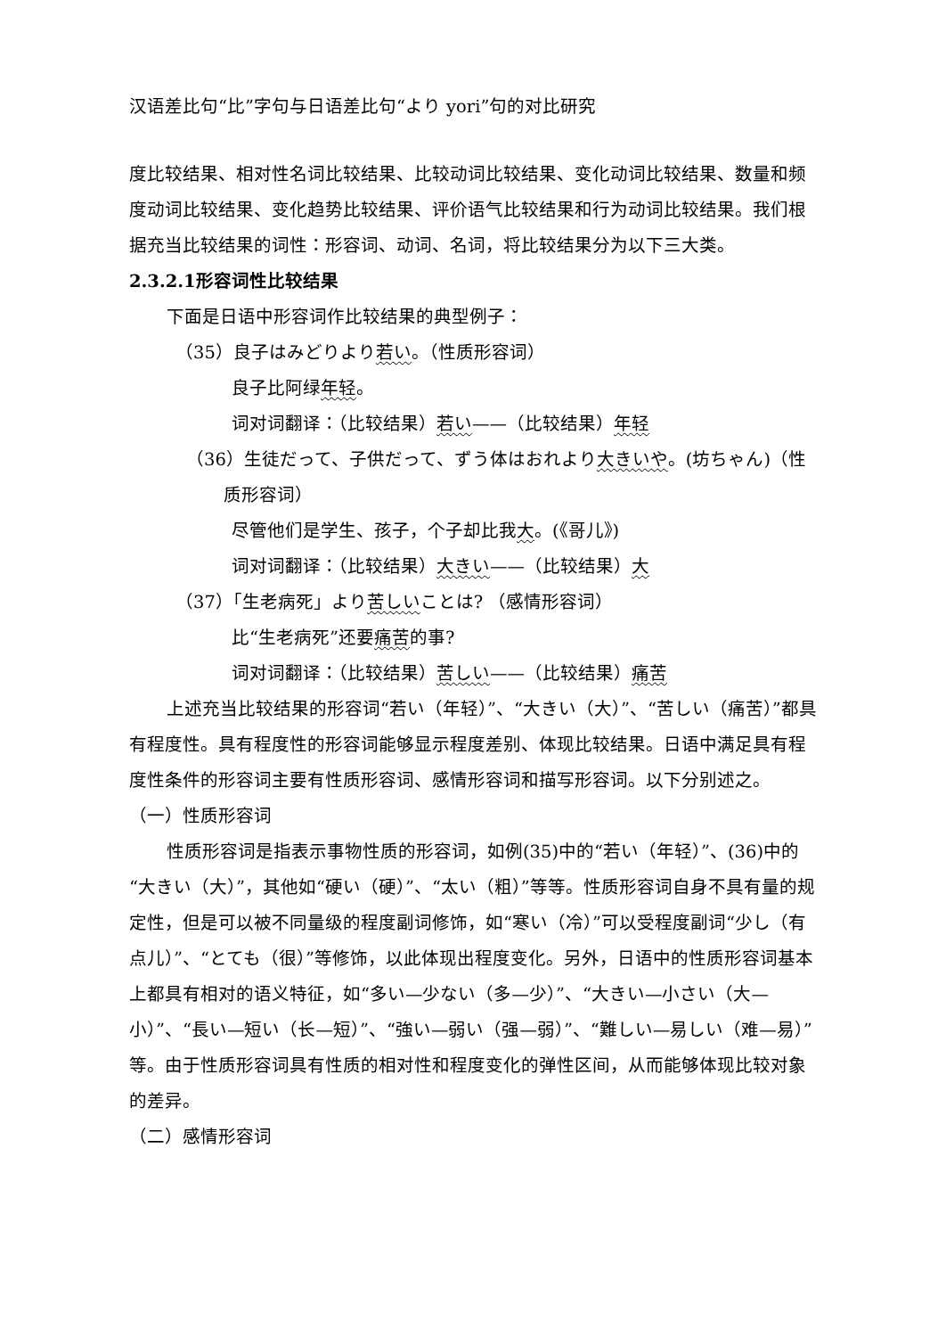汉语差比句“比”字句与日语差比句“より yori”句的对比研究
度比较结果、相对性名词比较结果、比较动词比较结果、变化动词比较结果、数量和频度动词比较结果、变化趋势比较结果、评价语气比较结果和行为动词比较结果。我们根据充当比较结果的词性：形容词、动词、名词，将比较结果分为以下三大类。
2.3.2.1形容词性比较结果
下面是日语中形容词作比较结果的典型例子：
（35）良子はみどりより若い。（性质形容词）
良子比阿绿年轻。
词对词翻译：（比较结果）若い——（比较结果）年轻
（36）生徒だって、子供だって、ずう体はおれより大きいや。(坊ちゃん)（性质形容词）
尽管他们是学生、孩子，个子却比我大。(《哥儿》)
词对词翻译：（比较结果）大きい——（比较结果）大
（37）「生老病死」より苦しいことは? （感情形容词）
比“生老病死”还要痛苦的事?
词对词翻译：（比较结果）苦しい——（比较结果）痛苦
上述充当比较结果的形容词“若い（年轻）”、“大きい（大）”、“苦しい（痛苦）”都具有程度性。具有程度性的形容词能够显示程度差别、体现比较结果。日语中满足具有程度性条件的形容词主要有性质形容词、感情形容词和描写形容词。以下分别述之。
（一）性质形容词
性质形容词是指表示事物性质的形容词，如例(35)中的“若い（年轻）”、(36)中的“大きい（大）”，其他如“硬い（硬）”、“太い（粗）”等等。性质形容词自身不具有量的规定性，但是可以被不同量级的程度副词修饰，如“寒い（冷）”可以受程度副词“少し（有点儿）”、“とても（很）”等修饰，以此体现出程度变化。另外，日语中的性质形容词基本上都具有相对的语义特征，如“多い—少ない（多—少）”、“大きい—小さい（大—小）”、“長い—短い（长—短）”、“強い—弱い（强—弱）”、“難しい—易しい（难—易）”等。由于性质形容词具有性质的相对性和程度变化的弹性区间，从而能够体现比较对象的差异。
（二）感情形容词